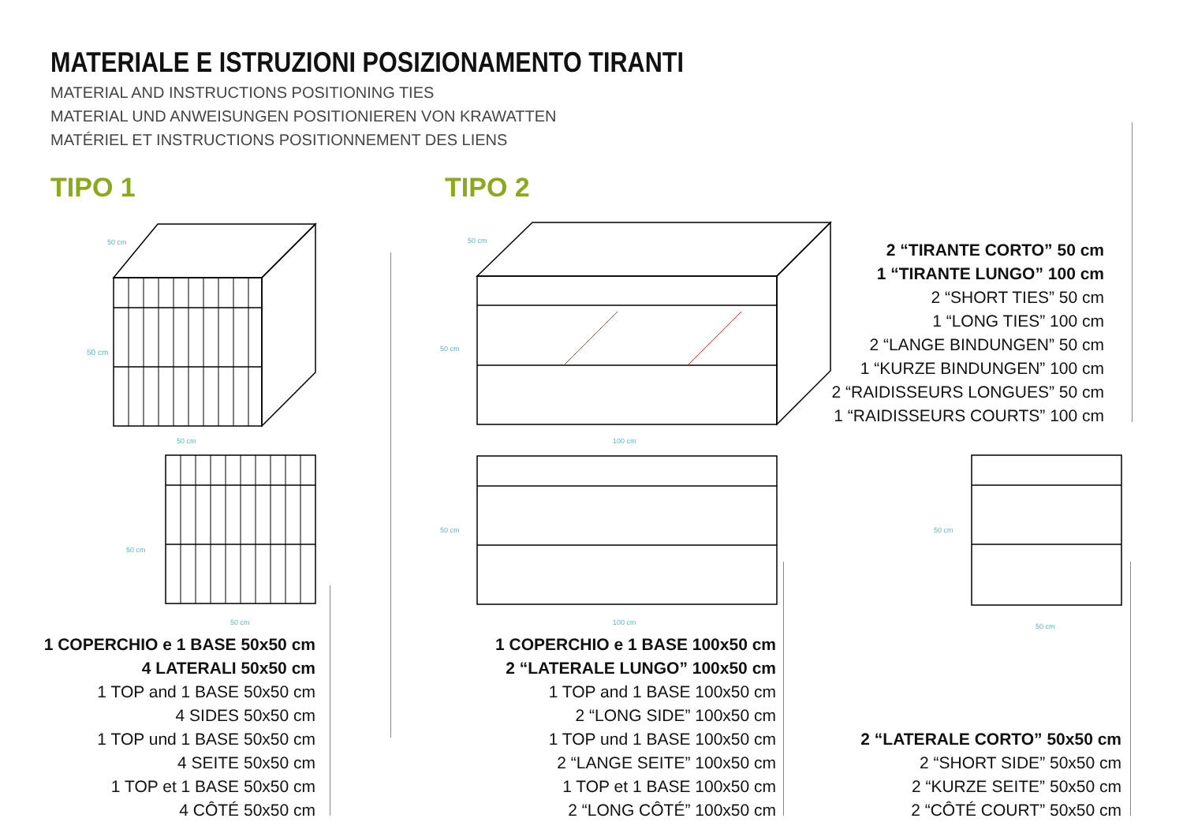MATERIALE E ISTRUZIONI POSIZIONAMENTO TIRANTI
MATERIAL AND INSTRUCTIONS POSITIONING TIES
MATERIAL UND ANWEISUNGEN POSITIONIEREN VON KRAWATTEN
MATÉRIEL ET INSTRUCTIONS POSITIONNEMENT DES LIENS
TIPO 1 TIPO 2
50 cm
50 cm
50 cm
50 cm
50 cm
50 cm
100 cm
50 cm
100 cm
50 cm
50 cm
50 cm
1 COPERCHIO e 1 BASE 50x50 cm
4 LATERALI 50x50 cm
1 TOP and 1 BASE 50x50 cm
4 SIDES 50x50 cm
1 TOP und 1 BASE 50x50 cm
4 SEITE 50x50 cm
1 TOP et 1 BASE 50x50 cm
4 CÔTÉ 50x50 cm
1 COPERCHIO e 1 BASE 100x50 cm
2 “LATERALE LUNGO” 100x50 cm
1 TOP and 1 BASE 100x50 cm
2 “LONG SIDE” 100x50 cm
1 TOP und 1 BASE 100x50 cm
2 “LANGE SEITE” 100x50 cm
1 TOP et 1 BASE 100x50 cm
2 “LONG CÔTÉ” 100x50 cm
2 “TIRANTE CORTO” 50 cm
1 “TIRANTE LUNGO” 100 cm
2 “SHORT TIES” 50 cm
1 “LONG TIES” 100 cm
2 “LANGE BINDUNGEN” 50 cm
1 “KURZE BINDUNGEN” 100 cm
2 “RAIDISSEURS LONGUES” 50 cm
1 “RAIDISSEURS COURTS” 100 cm
2 “LATERALE CORTO” 50x50 cm
2 “SHORT SIDE” 50x50 cm
2 “KURZE SEITE” 50x50 cm
2 “CÔTÉ COURT” 50x50 cm